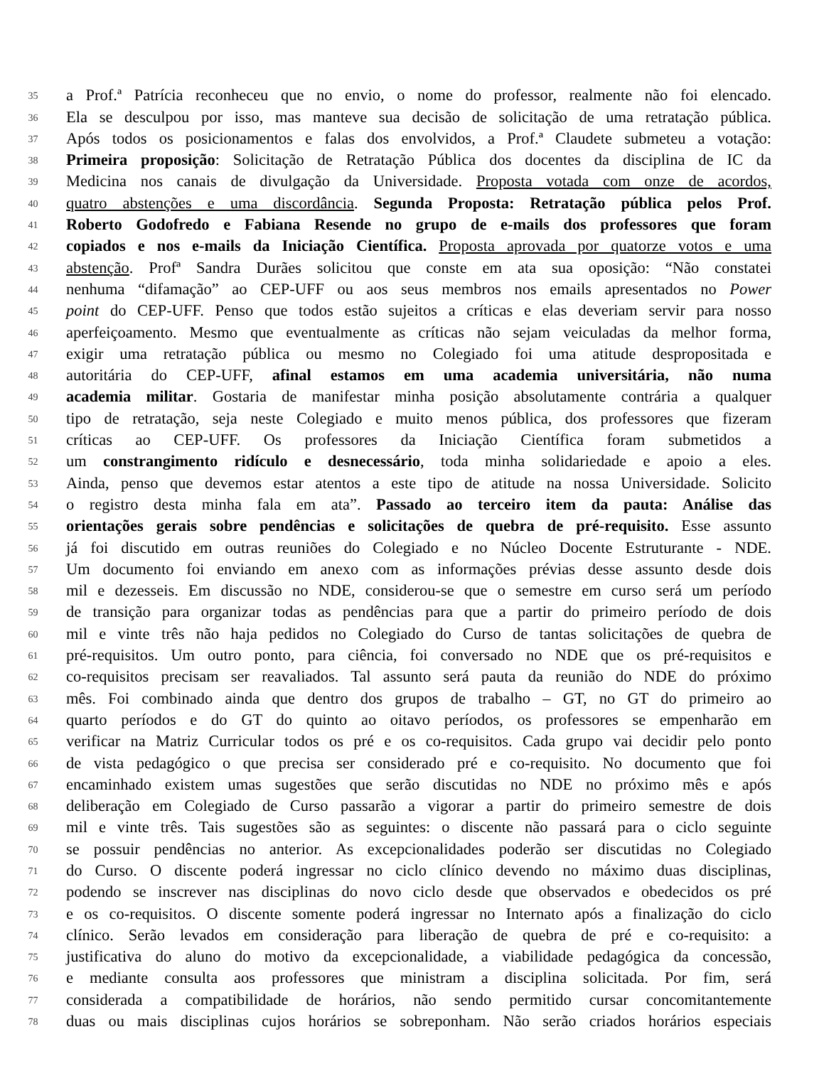35 a Prof.ª Patrícia reconheceu que no envio, o nome do professor, realmente não foi elencado.
36 Ela se desculpou por isso, mas manteve sua decisão de solicitação de uma retratação pública.
37 Após todos os posicionamentos e falas dos envolvidos, a Prof.ª Claudete submeteu a votação:
38 Primeira proposição: Solicitação de Retratação Pública dos docentes da disciplina de IC da
39 Medicina nos canais de divulgação da Universidade. Proposta votada com onze de acordos,
40 quatro abstenções e uma discordância. Segunda Proposta: Retratação pública pelos Prof.
41 Roberto Godofredo e Fabiana Resende no grupo de e-mails dos professores que foram
42 copiados e nos e-mails da Iniciação Científica. Proposta aprovada por quatorze votos e uma
43 abstenção. Profª Sandra Durães solicitou que conste em ata sua oposição: “Não constatei
44 nenhuma “difamação” ao CEP-UFF ou aos seus membros nos emails apresentados no Power
45 point do CEP-UFF. Penso que todos estão sujeitos a críticas e elas deveriam servir para nosso
46 aperfeiçoamento. Mesmo que eventualmente as críticas não sejam veiculadas da melhor forma,
47 exigir uma retratação pública ou mesmo no Colegiado foi uma atitude despropositada e
48 autoritária do CEP-UFF, afinal estamos em uma academia universitária, não numa
49 academia militar. Gostaria de manifestar minha posição absolutamente contrária a qualquer
50 tipo de retratação, seja neste Colegiado e muito menos pública, dos professores que fizeram
51 críticas ao CEP-UFF. Os professores da Iniciação Científica foram submetidos a
52 um constrangimento ridículo e desnecessário, toda minha solidariedade e apoio a eles.
53 Ainda, penso que devemos estar atentos a este tipo de atitude na nossa Universidade. Solicito
54 o registro desta minha fala em ata”. Passado ao terceiro item da pauta: Análise das
55 orientações gerais sobre pendências e solicitações de quebra de pré-requisito. Esse assunto
56 já foi discutido em outras reuniões do Colegiado e no Núcleo Docente Estruturante - NDE.
57 Um documento foi enviando em anexo com as informações prévias desse assunto desde dois
58 mil e dezesseis. Em discussão no NDE, considerou-se que o semestre em curso será um período
59 de transição para organizar todas as pendências para que a partir do primeiro período de dois
60 mil e vinte três não haja pedidos no Colegiado do Curso de tantas solicitações de quebra de
61 pré-requisitos. Um outro ponto, para ciência, foi conversado no NDE que os pré-requisitos e
62 co-requisitos precisam ser reavaliados. Tal assunto será pauta da reunião do NDE do próximo
63 mês. Foi combinado ainda que dentro dos grupos de trabalho – GT, no GT do primeiro ao
64 quarto períodos e do GT do quinto ao oitavo períodos, os professores se empenharão em
65 verificar na Matriz Curricular todos os pré e os co-requisitos. Cada grupo vai decidir pelo ponto
66 de vista pedagógico o que precisa ser considerado pré e co-requisito. No documento que foi
67 encaminhado existem umas sugestões que serão discutidas no NDE no próximo mês e após
68 deliberação em Colegiado de Curso passarão a vigorar a partir do primeiro semestre de dois
69 mil e vinte três. Tais sugestões são as seguintes: o discente não passará para o ciclo seguinte
70 se possuir pendências no anterior. As excepcionalidades poderão ser discutidas no Colegiado
71 do Curso. O discente poderá ingressar no ciclo clínico devendo no máximo duas disciplinas,
72 podendo se inscrever nas disciplinas do novo ciclo desde que observados e obedecidos os pré
73 e os co-requisitos. O discente somente poderá ingressar no Internato após a finalização do ciclo
74 clínico. Serão levados em consideração para liberação de quebra de pré e co-requisito: a
75 justificativa do aluno do motivo da excepcionalidade, a viabilidade pedagógica da concessão,
76 e mediante consulta aos professores que ministram a disciplina solicitada. Por fim, será
77 considerada a compatibilidade de horários, não sendo permitido cursar concomitantemente
78 duas ou mais disciplinas cujos horários se sobreponham. Não serão criados horários especiais